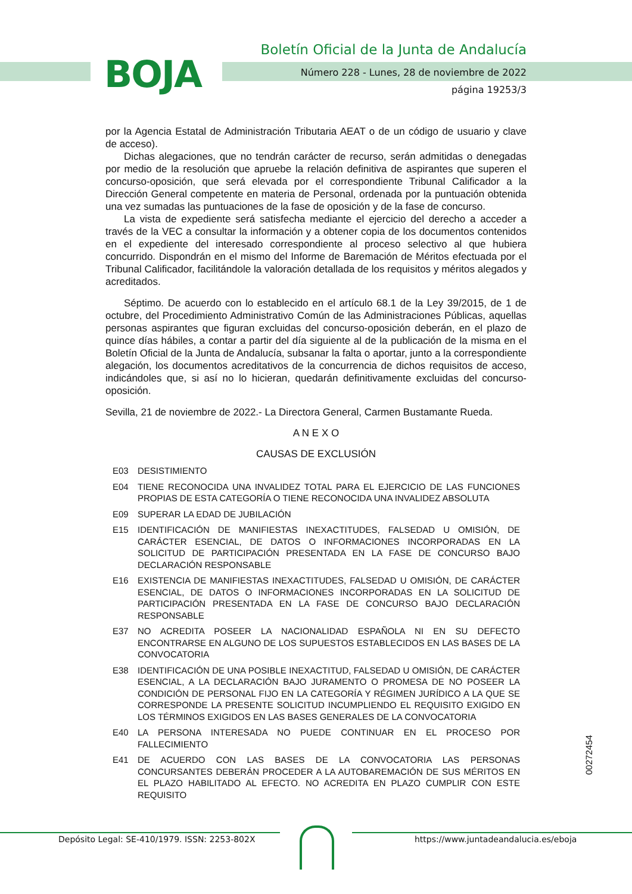BOJA
Boletín Oficial de la Junta de Andalucía
Número 228 - Lunes, 28 de noviembre de 2022
página 19253/3
por la Agencia Estatal de Administración Tributaria AEAT o de un código de usuario y clave de acceso).
Dichas alegaciones, que no tendrán carácter de recurso, serán admitidas o denegadas por medio de la resolución que apruebe la relación definitiva de aspirantes que superen el concurso-oposición, que será elevada por el correspondiente Tribunal Calificador a la Dirección General competente en materia de Personal, ordenada por la puntuación obtenida una vez sumadas las puntuaciones de la fase de oposición y de la fase de concurso.
La vista de expediente será satisfecha mediante el ejercicio del derecho a acceder a través de la VEC a consultar la información y a obtener copia de los documentos contenidos en el expediente del interesado correspondiente al proceso selectivo al que hubiera concurrido. Dispondrán en el mismo del Informe de Baremación de Méritos efectuada por el Tribunal Calificador, facilitándole la valoración detallada de los requisitos y méritos alegados y acreditados.
Séptimo. De acuerdo con lo establecido en el artículo 68.1 de la Ley 39/2015, de 1 de octubre, del Procedimiento Administrativo Común de las Administraciones Públicas, aquellas personas aspirantes que figuran excluidas del concurso-oposición deberán, en el plazo de quince días hábiles, a contar a partir del día siguiente al de la publicación de la misma en el Boletín Oficial de la Junta de Andalucía, subsanar la falta o aportar, junto a la correspondiente alegación, los documentos acreditativos de la concurrencia de dichos requisitos de acceso, indicándoles que, si así no lo hicieran, quedarán definitivamente excluidas del concurso-oposición.
Sevilla, 21 de noviembre de 2022.- La Directora General, Carmen Bustamante Rueda.
A N E X O
CAUSAS DE EXCLUSIÓN
E03 DESISTIMIENTO
E04 TIENE RECONOCIDA UNA INVALIDEZ TOTAL PARA EL EJERCICIO DE LAS FUNCIONES PROPIAS DE ESTA CATEGORÍA O TIENE RECONOCIDA UNA INVALIDEZ ABSOLUTA
E09 SUPERAR LA EDAD DE JUBILACIÓN
E15 IDENTIFICACIÓN DE MANIFIESTAS INEXACTITUDES, FALSEDAD U OMISIÓN, DE CARÁCTER ESENCIAL, DE DATOS O INFORMACIONES INCORPORADAS EN LA SOLICITUD DE PARTICIPACIÓN PRESENTADA EN LA FASE DE CONCURSO BAJO DECLARACIÓN RESPONSABLE
E16 EXISTENCIA DE MANIFIESTAS INEXACTITUDES, FALSEDAD U OMISIÓN, DE CARÁCTER ESENCIAL, DE DATOS O INFORMACIONES INCORPORADAS EN LA SOLICITUD DE PARTICIPACIÓN PRESENTADA EN LA FASE DE CONCURSO BAJO DECLARACIÓN RESPONSABLE
E37 NO ACREDITA POSEER LA NACIONALIDAD ESPAÑOLA NI EN SU DEFECTO ENCONTRARSE EN ALGUNO DE LOS SUPUESTOS ESTABLECIDOS EN LAS BASES DE LA CONVOCATORIA
E38 IDENTIFICACIÓN DE UNA POSIBLE INEXACTITUD, FALSEDAD U OMISIÓN, DE CARÁCTER ESENCIAL, A LA DECLARACIÓN BAJO JURAMENTO O PROMESA DE NO POSEER LA CONDICIÓN DE PERSONAL FIJO EN LA CATEGORÍA Y RÉGIMEN JURÍDICO A LA QUE SE CORRESPONDE LA PRESENTE SOLICITUD INCUMPLIENDO EL REQUISITO EXIGIDO EN LOS TÉRMINOS EXIGIDOS EN LAS BASES GENERALES DE LA CONVOCATORIA
E40 LA PERSONA INTERESADA NO PUEDE CONTINUAR EN EL PROCESO POR FALLECIMIENTO
E41 DE ACUERDO CON LAS BASES DE LA CONVOCATORIA LAS PERSONAS CONCURSANTES DEBERÁN PROCEDER A LA AUTOBAREMACIÓN DE SUS MÉRITOS EN EL PLAZO HABILITADO AL EFECTO. NO ACREDITA EN PLAZO CUMPLIR CON ESTE REQUISITO
00272454
Depósito Legal: SE-410/1979. ISSN: 2253-802X https://www.juntadeandalucia.es/eboja